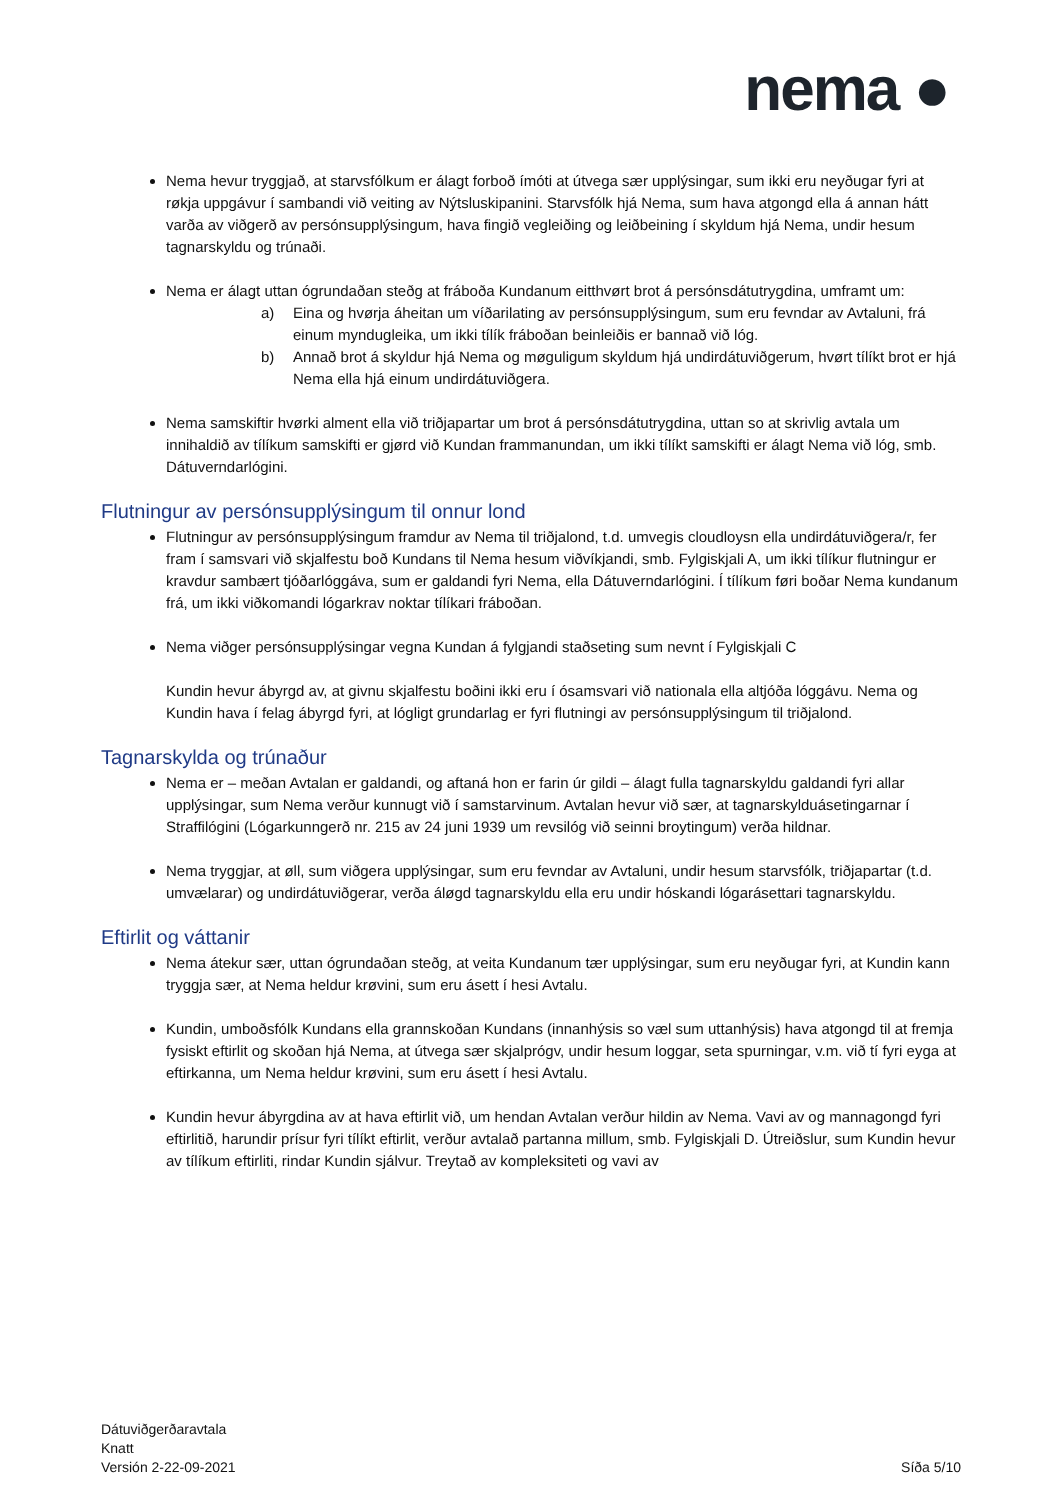nema ●
Nema hevur tryggjað, at starvsfólkum er álagt forboð ímóti at útvega sær upplýsingar, sum ikki eru neyðugar fyri at røkja uppgávur í sambandi við veiting av Nýtsluskipanini. Starvsfólk hjá Nema, sum hava atgongd ella á annan hátt varða av viðgerð av persónsupplýsingum, hava fingið vegleiðing og leiðbeining í skyldum hjá Nema, undir hesum tagnarskyldu og trúnaði.
Nema er álagt uttan ógrundaðan steðg at fráboða Kundanum eitthvørt brot á persónsdátutrygdina, umframt um:
a) Eina og hvørja áheitan um víðarilating av persónsupplýsingum, sum eru fevndar av Avtaluni, frá einum myndugleika, um ikki tílík fráboðan beinleiðis er bannað við lóg.
b) Annað brot á skyldur hjá Nema og møguligum skyldum hjá undirdátuviðgerum, hvørt tílíkt brot er hjá Nema ella hjá einum undirdátuviðgera.
Nema samskiftir hvørki alment ella við triðjapartar um brot á persónsdátutrygdina, uttan so at skrivlig avtala um innihaldið av tílíkum samskifti er gjørd við Kundan frammanundan, um ikki tílíkt samskifti er álagt Nema við lóg, smb. Dátuverndarlógini.
Flutningur av persónsupplýsingum til onnur lond
Flutningur av persónsupplýsingum framdur av Nema til triðjalond, t.d. umvegis cloudloysn ella undirdátuviðgera/r, fer fram í samsvari við skjalfestu boð Kundans til Nema hesum viðvíkjandi, smb. Fylgiskjali A, um ikki tílíkur flutningur er kravdur sambært tjóðarlóggáva, sum er galdandi fyri Nema, ella Dátuverndarlógini. Í tílíkum føri boðar Nema kundanum frá, um ikki viðkomandi lógarkrav noktar tílíkari fráboðan.
Nema viðger persónsupplýsingar vegna Kundan á fylgjandi staðseting sum nevnt í Fylgiskjali C
Kundin hevur ábyrgd av, at givnu skjalfestu boðini ikki eru í ósamsvari við nationala ella altjóða lóggávu. Nema og Kundin hava í felag ábyrgd fyri, at lógligt grundarlag er fyri flutningi av persónsupplýsingum til triðjalond.
Tagnarskylda og trúnaður
Nema er – meðan Avtalan er galdandi, og aftaná hon er farin úr gildi – álagt fulla tagnarskyldu galdandi fyri allar upplýsingar, sum Nema verður kunnugt við í samstarvinum. Avtalan hevur við sær, at tagnarskylduásetingarnar í Straffilógini (Lógarkunngerð nr. 215 av 24 juni 1939 um revsilóg við seinni broytingum) verða hildnar.
Nema tryggjar, at øll, sum viðgera upplýsingar, sum eru fevndar av Avtaluni, undir hesum starvsfólk, triðjapartar (t.d. umvælarar) og undirdátuviðgerar, verða áløgd tagnarskyldu ella eru undir hóskandi lógarásettari tagnarskyldu.
Eftirlit og váttanir
Nema átekur sær, uttan ógrundaðan steðg, at veita Kundanum tær upplýsingar, sum eru neyðugar fyri, at Kundin kann tryggja sær, at Nema heldur krøvini, sum eru ásett í hesi Avtalu.
Kundin, umboðsfólk Kundans ella grannskoðan Kundans (innanhýsis so væl sum uttanhýsis) hava atgongd til at fremja fysiskt eftirlit og skoðan hjá Nema, at útvega sær skjalprógv, undir hesum loggar, seta spurningar, v.m. við tí fyri eyga at eftirkanna, um Nema heldur krøvini, sum eru ásett í hesi Avtalu.
Kundin hevur ábyrgdina av at hava eftirlit við, um hendan Avtalan verður hildin av Nema. Vavi av og mannagongd fyri eftirlitið, harundir prísur fyri tílíkt eftirlit, verður avtalað partanna millum, smb. Fylgiskjali D. Útreiðslur, sum Kundin hevur av tílíkum eftirliti, rindar Kundin sjálvur. Treytað av kompleksiteti og vavi av
Dátuviðgerðaravtala
Knatt
Versión 2-22-09-2021
Síða 5/10